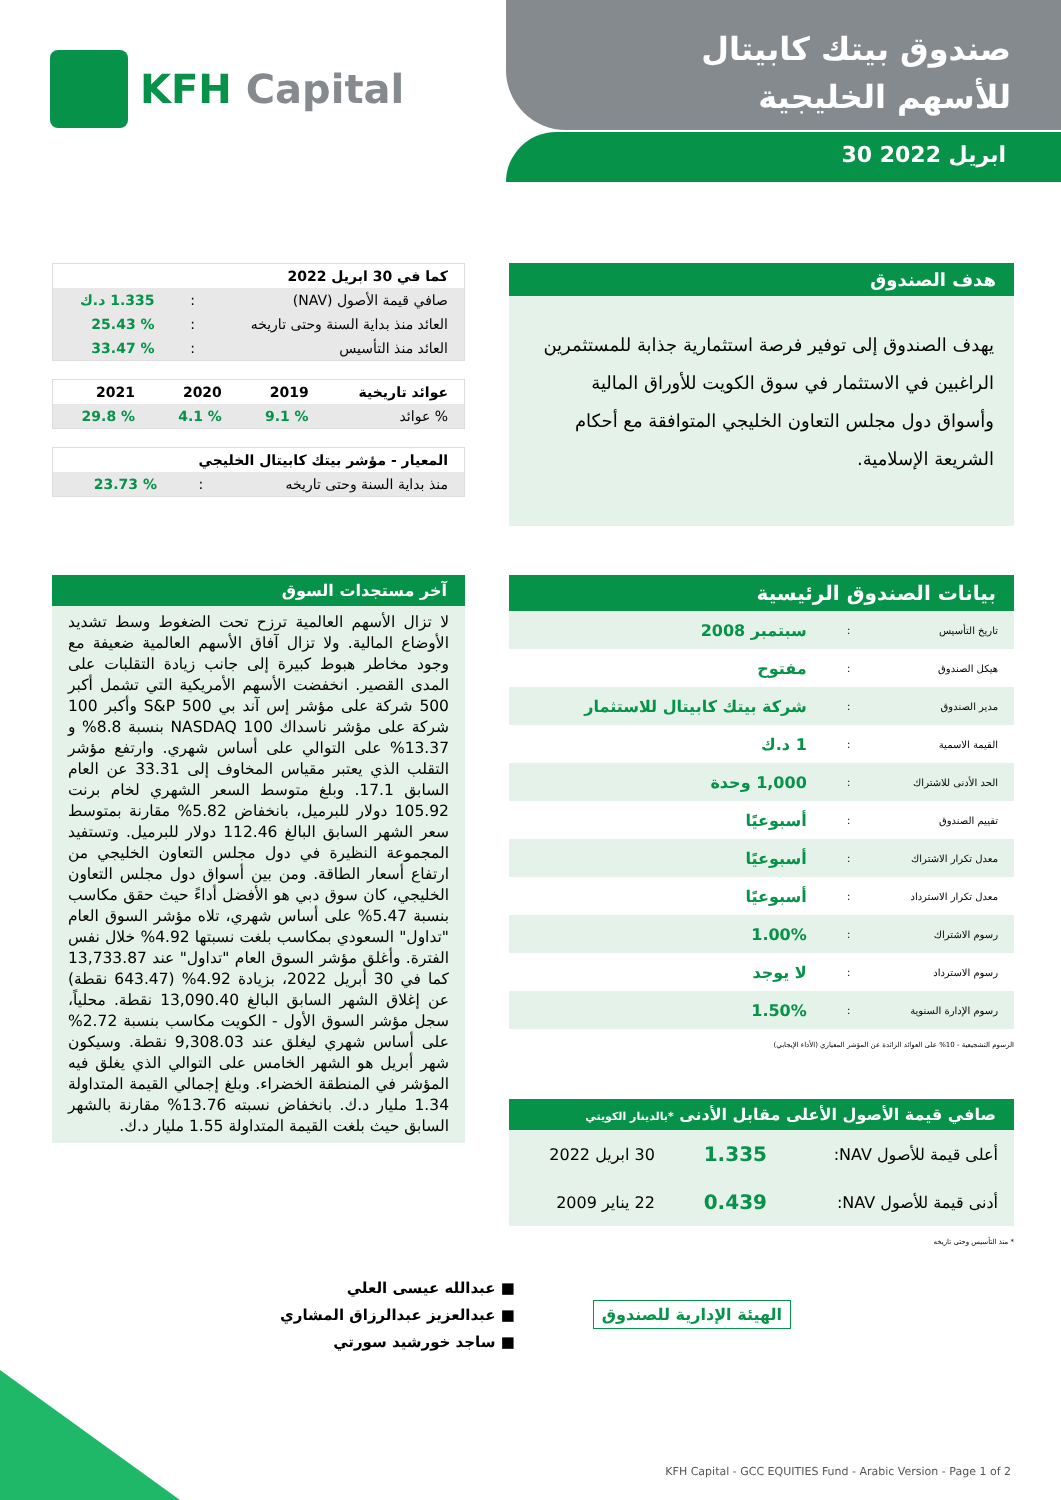KFH Capital
صندوق بيتك كابيتال
للأسهم الخليجية
30 ابريل 2022
هدف الصندوق
يهدف الصندوق إلى توفير فرصة استثمارية جذابة للمستثمرين الراغبين في الاستثمار في سوق الكويت للأوراق المالية وأسواق دول مجلس التعاون الخليجي المتوافقة مع أحكام الشريعة الإسلامية.
| كما في 30 ابريل 2022 | | |
| --- | --- | --- |
| صافي قيمة الأصول (NAV) | : | 1.335 د.ك |
| العائد منذ بداية السنة وحتى تاريخه | : | % 25.43 |
| العائد منذ التأسيس | : | % 33.47 |
| عوائد تاريخية | 2019 | 2020 | 2021 |
| --- | --- | --- | --- |
| % عوائد | % 9.1 | % 4.1 | % 29.8 |
| المعيار - مؤشر بيتك كابيتال الخليجي | | |
| --- | --- | --- |
| منذ بداية السنة وحتى تاريخه | : | % 23.73 |
آخر مستجدات السوق
لا تزال الأسهم العالمية ترزح تحت الضغوط وسط تشديد الأوضاع المالية. ولا تزال آفاق الأسهم العالمية ضعيفة مع وجود مخاطر هبوط كبيرة إلى جانب زيادة التقلبات على المدى القصير. انخفضت الأسهم الأمريكية التي تشمل أكبر 500 شركة على مؤشر إس آند بي S&P 500 وأكبر 100 شركة على مؤشر ناسداك NASDAQ 100 بنسبة 8.8% و 13.37% على التوالي على أساس شهري. وارتفع مؤشر التقلب الذي يعتبر مقياس المخاوف إلى 33.31 عن العام السابق 17.1. وبلغ متوسط السعر الشهري لخام برنت 105.92 دولار للبرميل، بانخفاض 5.82% مقارنة بمتوسط سعر الشهر السابق البالغ 112.46 دولار للبرميل. وتستفيد المجموعة النظيرة في دول مجلس التعاون الخليجي من ارتفاع أسعار الطاقة. ومن بين أسواق دول مجلس التعاون الخليجي، كان سوق دبي هو الأفضل أداءً حيث حقق مكاسب بنسبة 5.47% على أساس شهري، تلاه مؤشر السوق العام "تداول" السعودي بمكاسب بلغت نسبتها 4.92% خلال نفس الفترة. وأغلق مؤشر السوق العام "تداول" عند 13,733.87 كما في 30 أبريل 2022، بزيادة 4.92% (643.47 نقطة) عن إغلاق الشهر السابق البالغ 13,090.40 نقطة. محلياً، سجل مؤشر السوق الأول - الكويت مكاسب بنسبة 2.72% على أساس شهري ليغلق عند 9,308.03 نقطة. وسيكون شهر أبريل هو الشهر الخامس على التوالي الذي يغلق فيه المؤشر في المنطقة الخضراء. وبلغ إجمالي القيمة المتداولة 1.34 مليار د.ك. بانخفاض نسبته 13.76% مقارنة بالشهر السابق حيث بلغت القيمة المتداولة 1.55 مليار د.ك.
بيانات الصندوق الرئيسية
| تاريخ التأسيس | : | سبتمبر 2008 |
| هيكل الصندوق | : | مفتوح |
| مدير الصندوق | : | شركة بيتك كابيتال للاستثمار |
| القيمة الاسمية | : | 1 د.ك |
| الحد الأدنى للاشتراك | : | 1,000 وحدة |
| تقييم الصندوق | : | أسبوعيًا |
| معدل تكرار الاشتراك | : | أسبوعيًا |
| معدل تكرار الاسترداد | : | أسبوعيًا |
| رسوم الاشتراك | : | 1.00% |
| رسوم الاسترداد | : | لا يوجد |
| رسوم الإدارة السنوية | : | 1.50% |
الرسوم التشجيعية - 10% على العوائد الزائدة عن المؤشر المعياري (الأداء الإيجابي)
صافي قيمة الأصول الأعلى مقابل الأدنى *بالدينار الكويتي
| أعلى قيمة للأصول NAV: | 1.335 | 30 ابريل 2022 |
| أدنى قيمة للأصول NAV: | 0.439 | 22 يناير 2009 |
* منذ التأسيس وحتى تاريخه
الهيئة الإدارية للصندوق
■ عبدالله عيسى العلي
■ عبدالعزيز عبدالرزاق المشاري
■ ساجد خورشيد سورتي
KFH Capital - GCC EQUITIES Fund - Arabic Version - Page 1 of 2